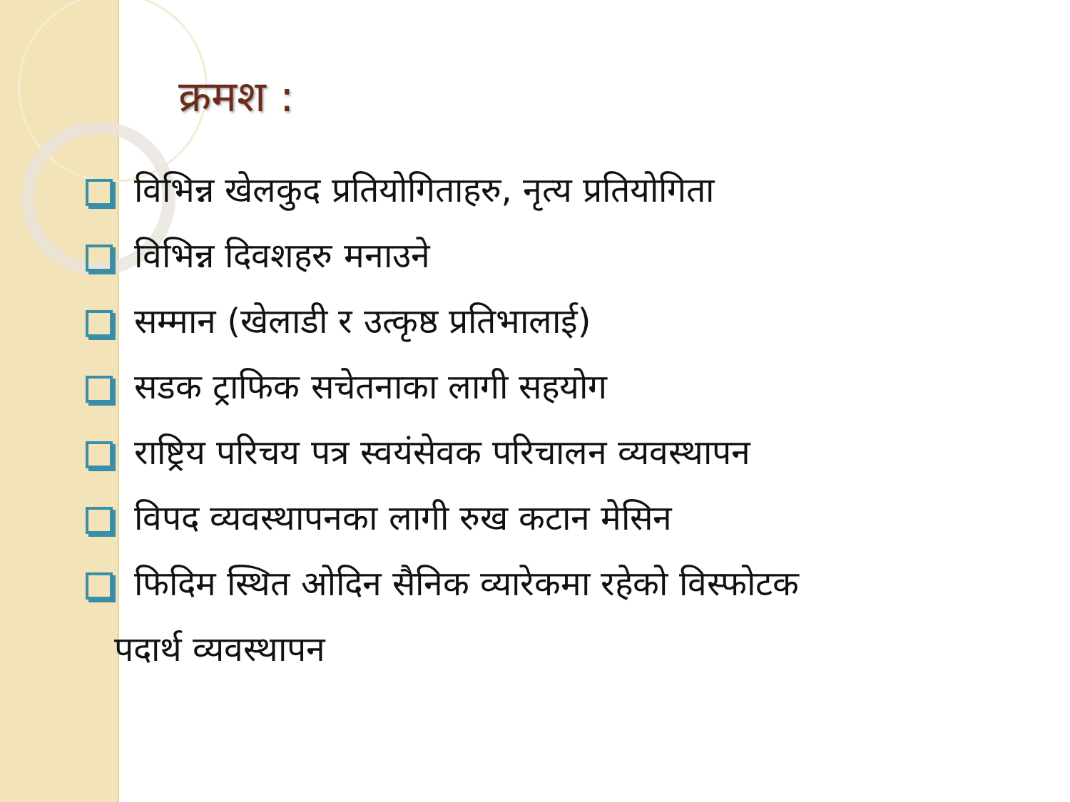क्रमश :
विभिन्न खेलकुद प्रतियोगिताहरु, नृत्य प्रतियोगिता
विभिन्न दिवशहरु मनाउने
सम्मान (खेलाडी र उत्कृष्ठ प्रतिभालाई)
सडक ट्राफिक सचेतनाका लागी सहयोग
राष्ट्रिय परिचय पत्र स्वयंसेवक परिचालन व्यवस्थापन
विपद व्यवस्थापनका लागी रुख कटान मेसिन
फिदिम स्थित ओदिन सैनिक व्यारेकमा रहेको विस्फोटक
पदार्थ व्यवस्थापन